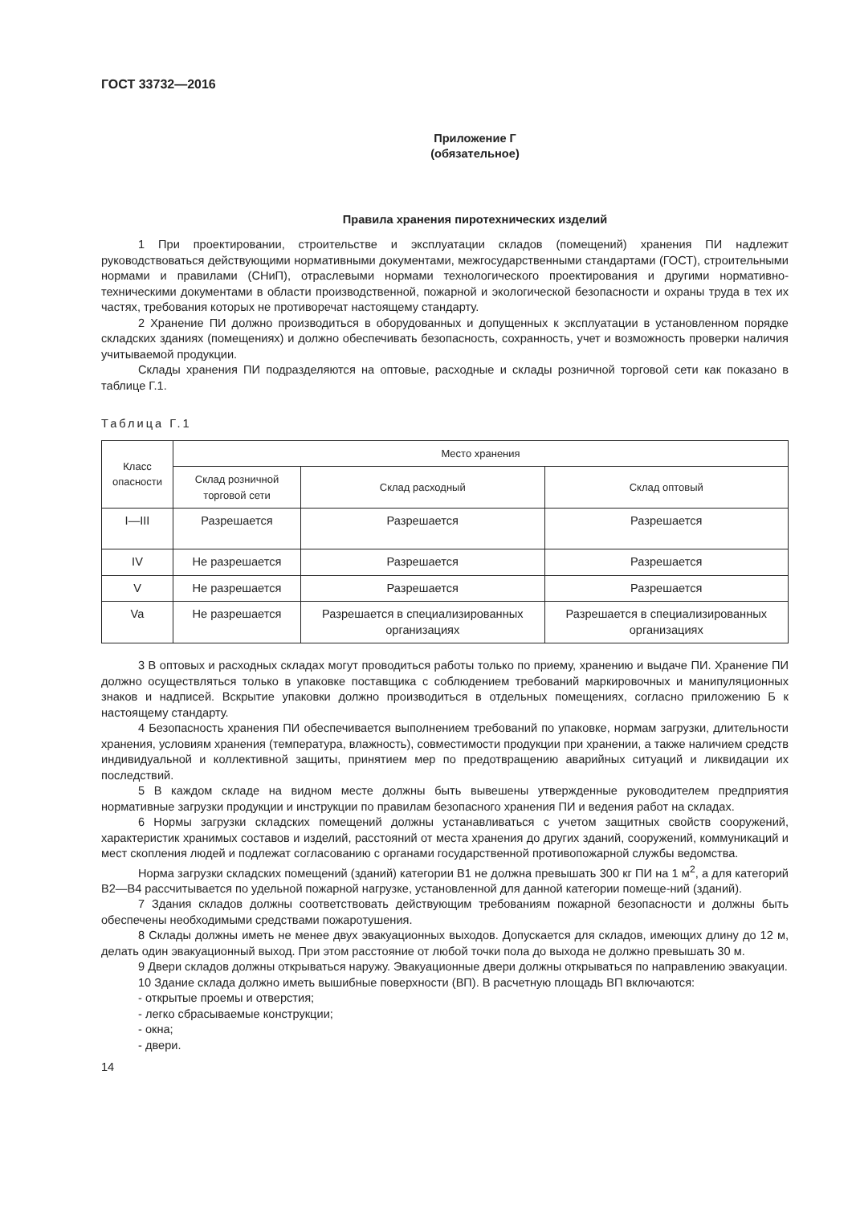ГОСТ 33732—2016
Приложение Г
(обязательное)
Правила хранения пиротехнических изделий
1 При проектировании, строительстве и эксплуатации складов (помещений) хранения ПИ надлежит руководствоваться действующими нормативными документами, межгосударственными стандартами (ГОСТ), строительными нормами и правилами (СНиП), отраслевыми нормами технологического проектирования и другими нормативно-техническими документами в области производственной, пожарной и экологической безопасности и охраны труда в тех их частях, требования которых не противоречат настоящему стандарту.
2 Хранение ПИ должно производиться в оборудованных и допущенных к эксплуатации в установленном порядке складских зданиях (помещениях) и должно обеспечивать безопасность, сохранность, учет и возможность проверки наличия учитываемой продукции.
Склады хранения ПИ подразделяются на оптовые, расходные и склады розничной торговой сети как показано в таблице Г.1.
Таблица Г.1
| Класс опасности | Место хранения | | |
| --- | --- | --- | --- |
| | Склад розничной торговой сети | Склад расходный | Склад оптовый |
| I—III | Разрешается | Разрешается | Разрешается |
| IV | Не разрешается | Разрешается | Разрешается |
| V | Не разрешается | Разрешается | Разрешается |
| Va | Не разрешается | Разрешается в специализированных организациях | Разрешается в специализированных организациях |
3 В оптовых и расходных складах могут проводиться работы только по приему, хранению и выдаче ПИ. Хранение ПИ должно осуществляться только в упаковке поставщика с соблюдением требований маркировочных и манипуляционных знаков и надписей. Вскрытие упаковки должно производиться в отдельных помещениях, согласно приложению Б к настоящему стандарту.
4 Безопасность хранения ПИ обеспечивается выполнением требований по упаковке, нормам загрузки, длительности хранения, условиям хранения (температура, влажность), совместимости продукции при хранении, а также наличием средств индивидуальной и коллективной защиты, принятием мер по предотвращению аварийных ситуаций и ликвидации их последствий.
5 В каждом складе на видном месте должны быть вывешены утвержденные руководителем предприятия нормативные загрузки продукции и инструкции по правилам безопасного хранения ПИ и ведения работ на складах.
6 Нормы загрузки складских помещений должны устанавливаться с учетом защитных свойств сооружений, характеристик хранимых составов и изделий, расстояний от места хранения до других зданий, сооружений, коммуникаций и мест скопления людей и подлежат согласованию с органами государственной противопожарной службы ведомства.
Норма загрузки складских помещений (зданий) категории В1 не должна превышать 300 кг ПИ на 1 м<sup>2</sup>, а для категорий В2—В4 рассчитывается по удельной пожарной нагрузке, установленной для данной категории помеще-ний (зданий).
7 Здания складов должны соответствовать действующим требованиям пожарной безопасности и должны быть обеспечены необходимыми средствами пожаротушения.
8 Склады должны иметь не менее двух эвакуационных выходов. Допускается для складов, имеющих длину до 12 м, делать один эвакуационный выход. При этом расстояние от любой точки пола до выхода не должно превышать 30 м.
9 Двери складов должны открываться наружу. Эвакуационные двери должны открываться по направлению эвакуации.
10 Здание склада должно иметь вышибные поверхности (ВП). В расчетную площадь ВП включаются:
- открытые проемы и отверстия;
- легко сбрасываемые конструкции;
- окна;
- двери.
14